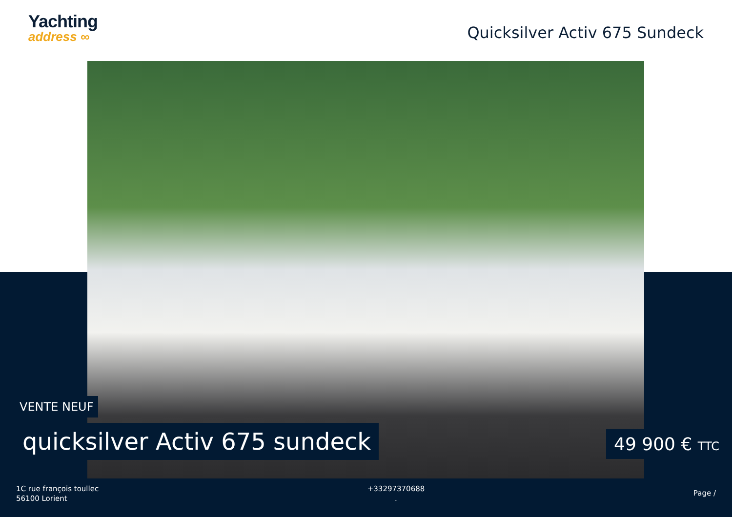Yachting
address ∞
Quicksilver Activ 675 Sundeck
VENTE NEUF
quicksilver Activ 675 sundeck 49 900 € TTC
1C rue françois toullec
56100 Lorient
+33297370688
.
Page /